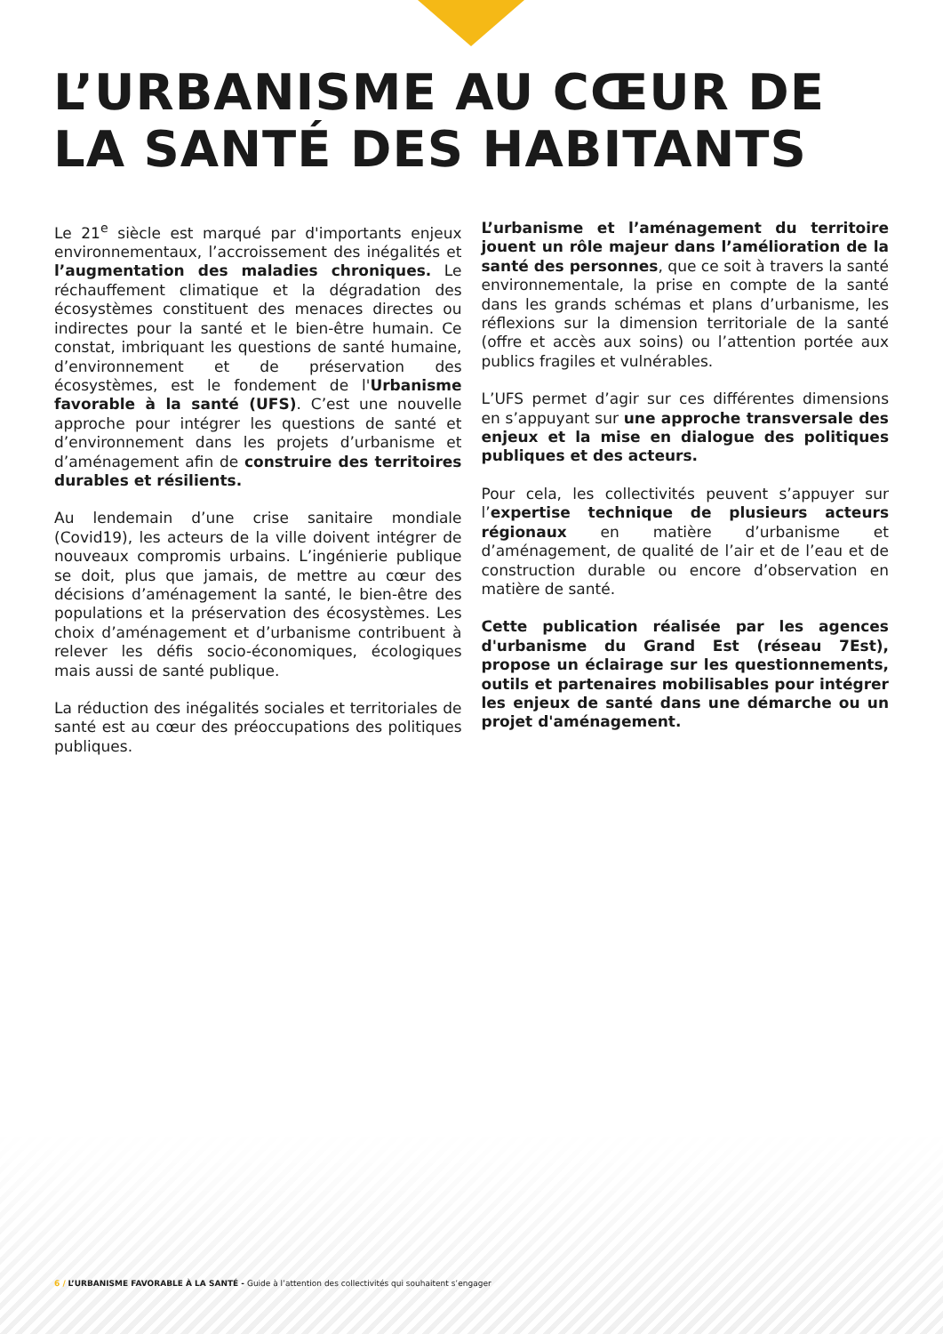L’URBANISME AU CŒUR DE LA SANTÉ DES HABITANTS
Le 21<sup>e</sup> siècle est marqué par d'importants enjeux environnementaux, l’accroissement des inégalités et l’augmentation des maladies chroniques. Le réchauffement climatique et la dégradation des écosystèmes constituent des menaces directes ou indirectes pour la santé et le bien-être humain. Ce constat, imbriquant les questions de santé humaine, d’environnement et de préservation des écosystèmes, est le fondement de l'Urbanisme favorable à la santé (UFS). C’est une nouvelle approche pour intégrer les questions de santé et d’environnement dans les projets d’urbanisme et d’aménagement afin de construire des territoires durables et résilients.
Au lendemain d’une crise sanitaire mondiale (Covid19), les acteurs de la ville doivent intégrer de nouveaux compromis urbains. L’ingénierie publique se doit, plus que jamais, de mettre au cœur des décisions d’aménagement la santé, le bien-être des populations et la préservation des écosystèmes. Les choix d’aménagement et d’urbanisme contribuent à relever les défis socio-économiques, écologiques mais aussi de santé publique.
La réduction des inégalités sociales et territoriales de santé est au cœur des préoccupations des politiques publiques.
L’urbanisme et l’aménagement du territoire jouent un rôle majeur dans l’amélioration de la santé des personnes, que ce soit à travers la santé environnementale, la prise en compte de la santé dans les grands schémas et plans d’urbanisme, les réflexions sur la dimension territoriale de la santé (offre et accès aux soins) ou l’attention portée aux publics fragiles et vulnérables.
L’UFS permet d’agir sur ces différentes dimensions en s’appuyant sur une approche transversale des enjeux et la mise en dialogue des politiques publiques et des acteurs.
Pour cela, les collectivités peuvent s’appuyer sur l’expertise technique de plusieurs acteurs régionaux en matière d’urbanisme et d’aménagement, de qualité de l’air et de l’eau et de construction durable ou encore d’observation en matière de santé.
Cette publication réalisée par les agences d'urbanisme du Grand Est (réseau 7Est), propose un éclairage sur les questionnements, outils et partenaires mobilisables pour intégrer les enjeux de santé dans une démarche ou un projet d'aménagement.
6 / L’URBANISME FAVORABLE À LA SANTÉ - Guide à l’attention des collectivités qui souhaitent s’engager